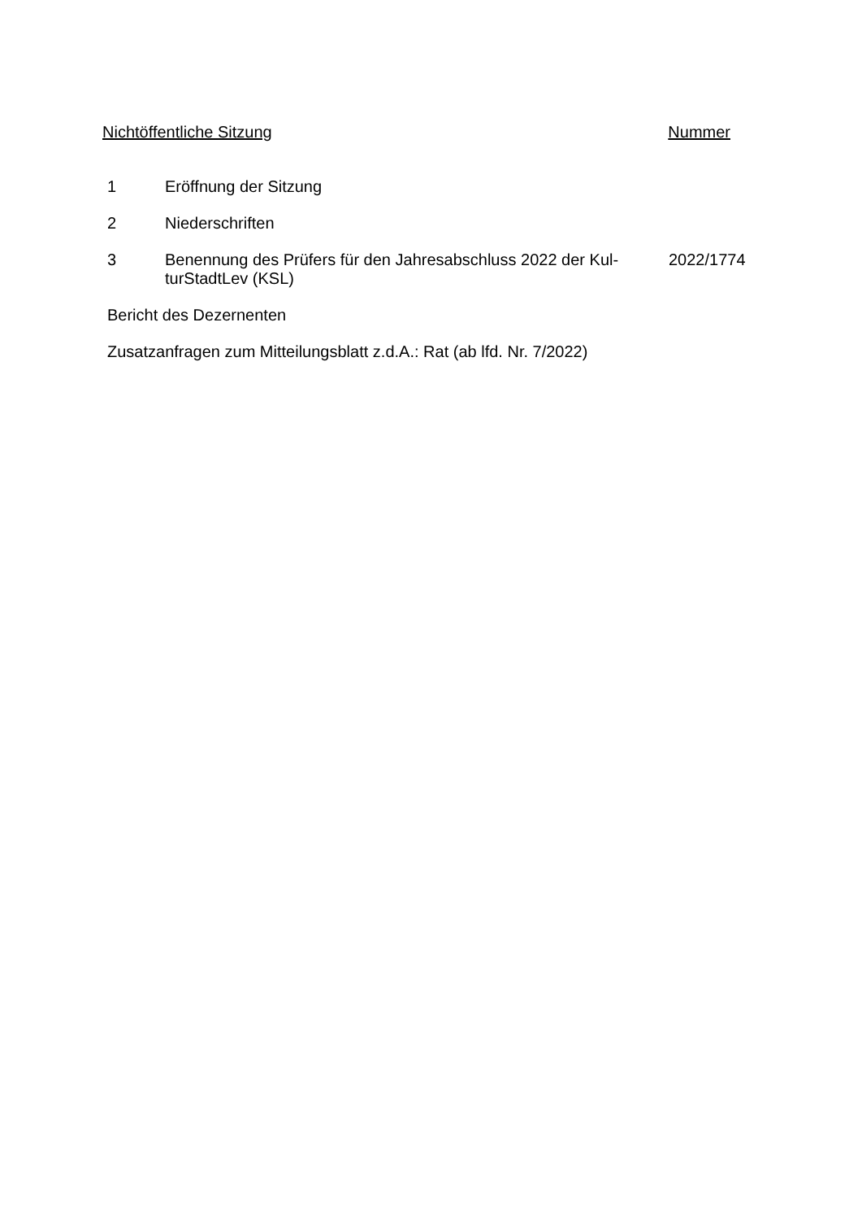Nichtöffentliche Sitzung Nummer
1 Eröffnung der Sitzung
2 Niederschriften
3 Benennung des Prüfers für den Jahresabschluss 2022 der Kul-turStadtLev (KSL)
2022/1774
Bericht des Dezernenten
Zusatzanfragen zum Mitteilungsblatt z.d.A.: Rat (ab lfd. Nr. 7/2022)